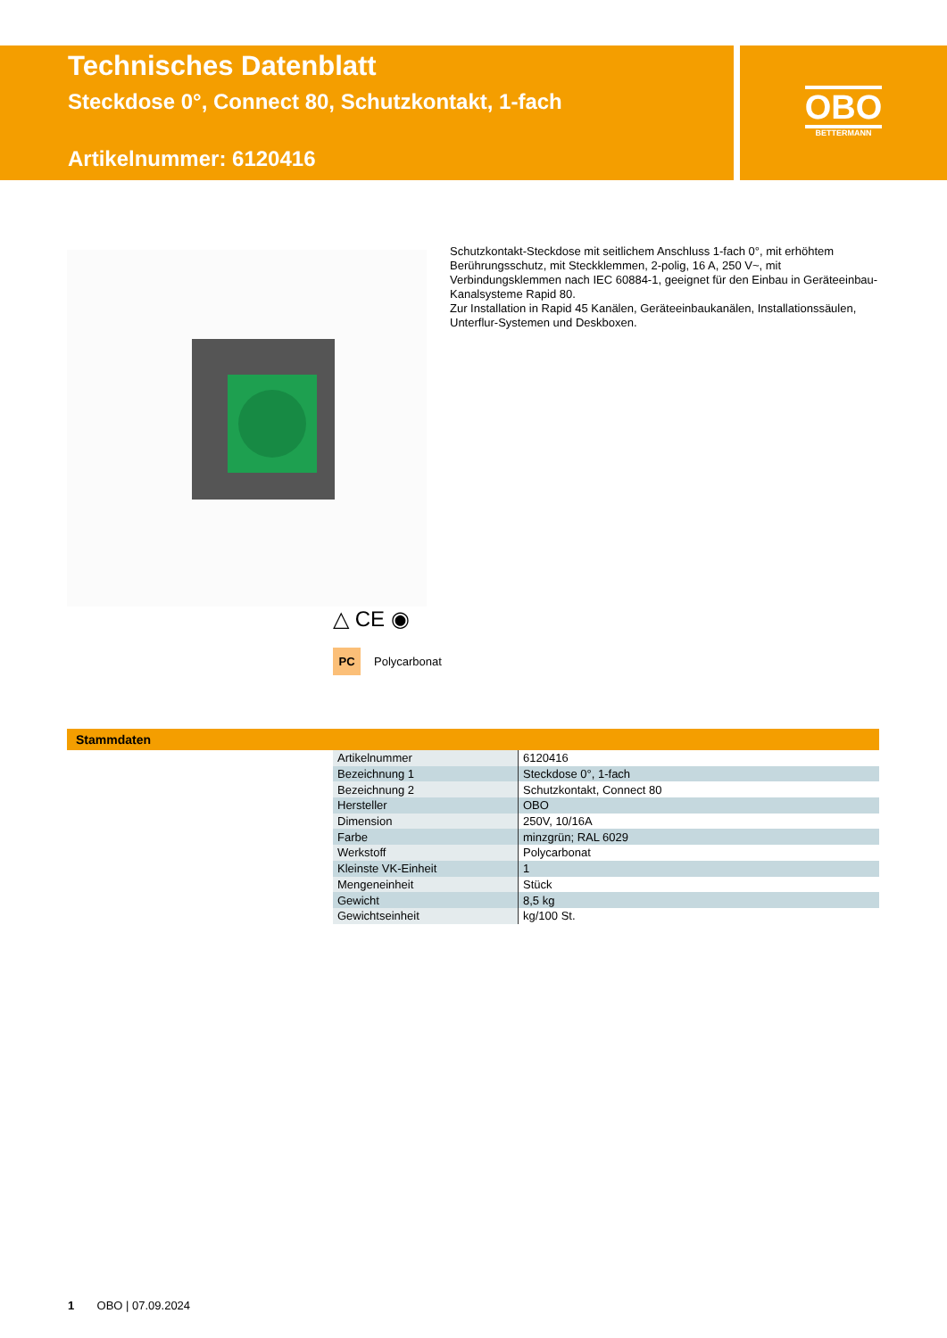Technisches Datenblatt
Steckdose 0°, Connect 80, Schutzkontakt, 1-fach
Artikelnummer: 6120416
OBO
BETTERMANN
Schutzkontakt-Steckdose mit seitlichem Anschluss 1-fach 0°, mit erhöhtem Berührungsschutz, mit Steckklemmen, 2-polig, 16 A, 250 V~, mit Verbindungsklemmen nach IEC 60884-1, geeignet für den Einbau in Geräteeinbau-Kanalsysteme Rapid 80.
Zur Installation in Rapid 45 Kanälen, Geräteeinbaukanälen, Installationssäulen, Unterflur-Systemen und Deskboxen.
△ CE ◉
PC Polycarbonat
Stammdaten
| Artikelnummer | 6120416 |
| Bezeichnung 1 | Steckdose 0°, 1-fach |
| Bezeichnung 2 | Schutzkontakt, Connect 80 |
| Hersteller | OBO |
| Dimension | 250V, 10/16A |
| Farbe | minzgrün; RAL 6029 |
| Werkstoff | Polycarbonat |
| Kleinste VK-Einheit | 1 |
| Mengeneinheit | Stück |
| Gewicht | 8,5 kg |
| Gewichtseinheit | kg/100 St. |
1 OBO | 07.09.2024